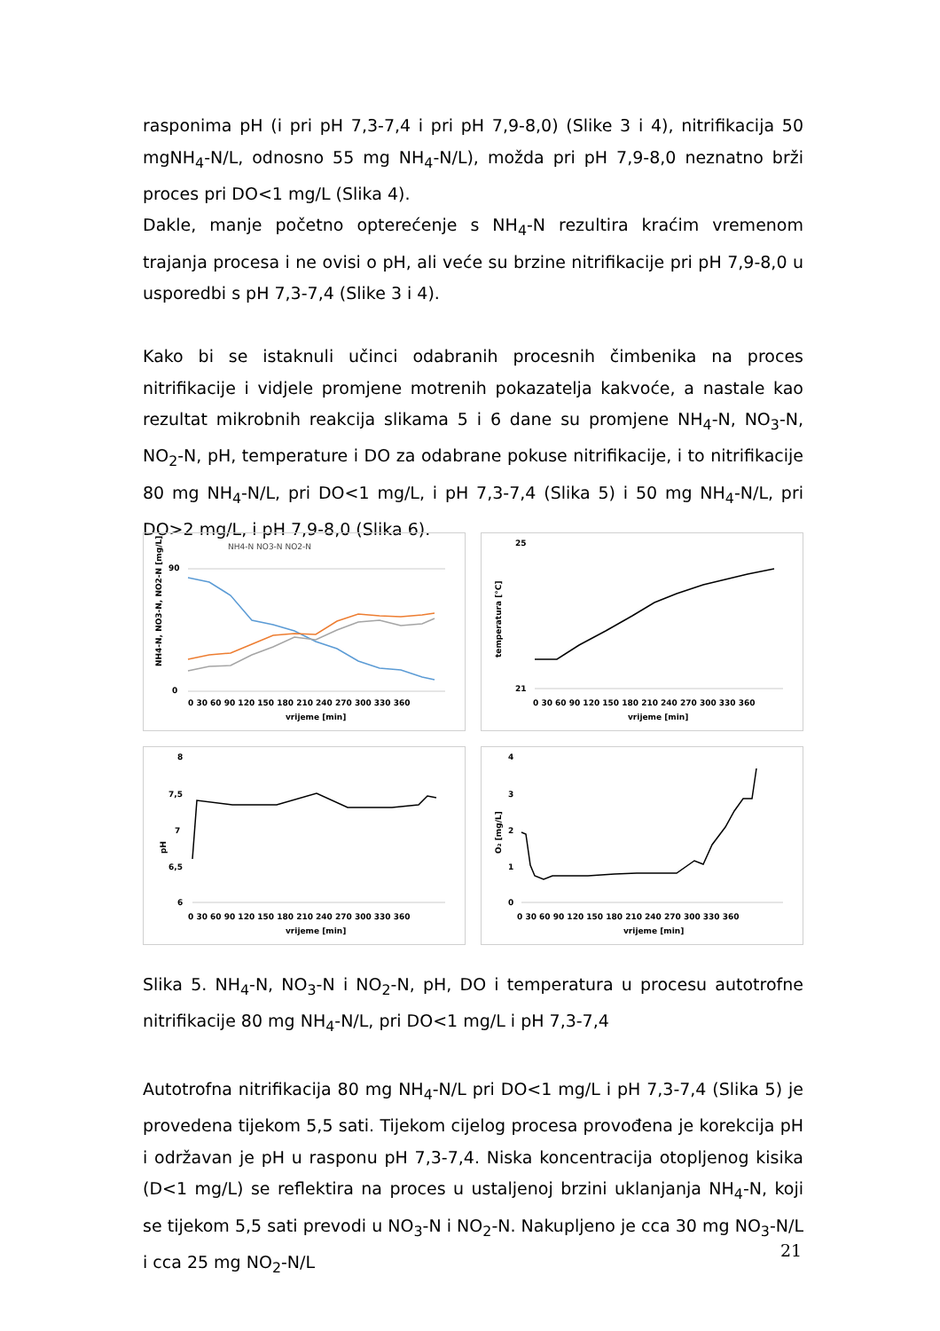rasponima pH (i pri pH 7,3-7,4 i pri pH 7,9-8,0) (Slike 3 i 4), nitrifikacija 50 mgNH<sub>4</sub>-N/L, odnosno 55 mg NH<sub>4</sub>-N/L), možda pri pH 7,9-8,0 neznatno brži proces pri DO<1 mg/L (Slika 4).
Dakle, manje početno opterećenje s NH<sub>4</sub>-N rezultira kraćim vremenom trajanja procesa i ne ovisi o pH, ali veće su brzine nitrifikacije pri pH 7,9-8,0 u usporedbi s pH 7,3-7,4 (Slike 3 i 4).
Kako bi se istaknuli učinci odabranih procesnih čimbenika na proces nitrifikacije i vidjele promjene motrenih pokazatelja kakvoće, a nastale kao rezultat mikrobnih reakcija slikama 5 i 6 dane su promjene NH<sub>4</sub>-N, NO<sub>3</sub>-N, NO<sub>2</sub>-N, pH, temperature i DO za odabrane pokuse nitrifikacije, i to nitrifikacije 80 mg NH<sub>4</sub>-N/L, pri DO<1 mg/L, i pH 7,3-7,4 (Slika 5) i 50 mg NH<sub>4</sub>-N/L, pri DO>2 mg/L, i pH 7,9-8,0 (Slika 6).
NH4-N NO3-N NO2-N
NH4-N, NO3-N, NO2-N [mg/L]
90
0
0 30 60 90 120 150 180 210 240 270 300 330 360
vrijeme [min]
temperatura [°C]
25
21
0 30 60 90 120 150 180 210 240 270 300 330 360
vrijeme [min]
pH
8
7,5
7
6,5
6
0 30 60 90 120 150 180 210 240 270 300 330 360
vrijeme [min]
O₂ [mg/L]
4
3
2
1
0
0 30 60 90 120 150 180 210 240 270 300 330 360
vrijeme [min]
Slika 5. NH<sub>4</sub>-N, NO<sub>3</sub>-N i NO<sub>2</sub>-N, pH, DO i temperatura u procesu autotrofne nitrifikacije 80 mg NH<sub>4</sub>-N/L, pri DO<1 mg/L i pH 7,3-7,4
Autotrofna nitrifikacija 80 mg NH<sub>4</sub>-N/L pri DO<1 mg/L i pH 7,3-7,4 (Slika 5) je provedena tijekom 5,5 sati. Tijekom cijelog procesa provođena je korekcija pH i održavan je pH u rasponu pH 7,3-7,4. Niska koncentracija otopljenog kisika (D<1 mg/L) se reflektira na proces u ustaljenoj brzini uklanjanja NH<sub>4</sub>-N, koji se tijekom 5,5 sati prevodi u NO<sub>3</sub>-N i NO<sub>2</sub>-N. Nakupljeno je cca 30 mg NO<sub>3</sub>-N/L i cca 25 mg NO<sub>2</sub>-N/L
21